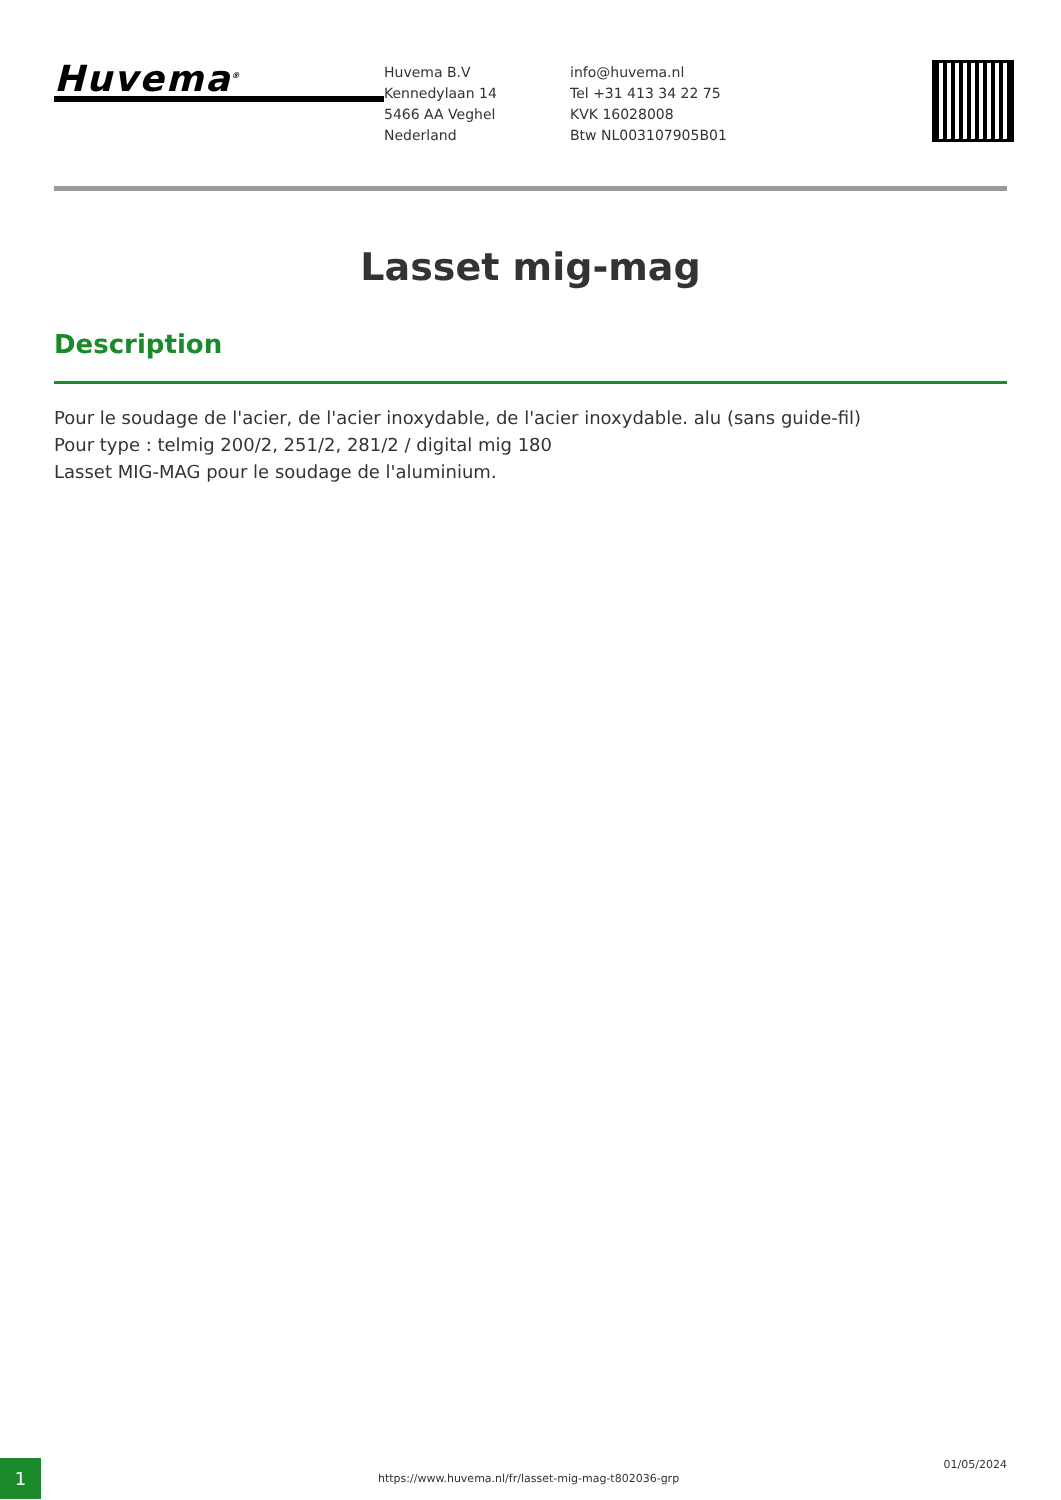Huvema<sup>®</sup>
Huvema B.V
Kennedylaan 14
5466 AA Veghel
Nederland
info@huvema.nl
Tel +31 413 34 22 75
KVK 16028008
Btw NL003107905B01
Lasset mig-mag
Description
Pour le soudage de l'acier, de l'acier inoxydable, de l'acier inoxydable. alu (sans guide-fil)
Pour type : telmig 200/2, 251/2, 281/2 / digital mig 180
Lasset MIG-MAG pour le soudage de l'aluminium.
1
https://www.huvema.nl/fr/lasset-mig-mag-t802036-grp
01/05/2024